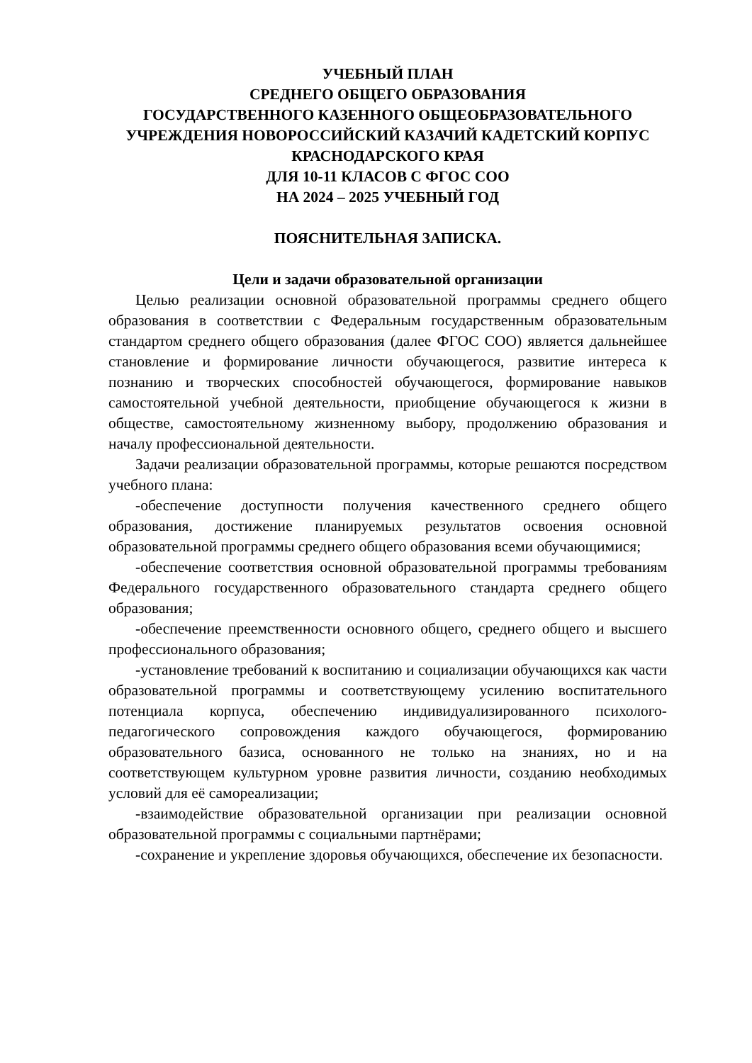УЧЕБНЫЙ ПЛАН
СРЕДНЕГО ОБЩЕГО ОБРАЗОВАНИЯ
ГОСУДАРСТВЕННОГО КАЗЕННОГО ОБЩЕОБРАЗОВАТЕЛЬНОГО УЧРЕЖДЕНИЯ НОВОРОССИЙСКИЙ КАЗАЧИЙ КАДЕТСКИЙ КОРПУС КРАСНОДАРСКОГО КРАЯ
ДЛЯ 10-11 КЛАСОВ С ФГОС СОО
НА 2024 – 2025 УЧЕБНЫЙ ГОД
ПОЯСНИТЕЛЬНАЯ ЗАПИСКА.
Цели и задачи образовательной организации
Целью реализации основной образовательной программы среднего общего образования в соответствии с Федеральным государственным образовательным стандартом среднего общего образования (далее ФГОС СОО) является дальнейшее становление и формирование личности обучающегося, развитие интереса к познанию и творческих способностей обучающегося, формирование навыков самостоятельной учебной деятельности, приобщение обучающегося к жизни в обществе, самостоятельному жизненному выбору, продолжению образования и началу профессиональной деятельности.
Задачи реализации образовательной программы, которые решаются посредством учебного плана:
-обеспечение доступности получения качественного среднего общего образования, достижение планируемых результатов освоения основной образовательной программы среднего общего образования всеми обучающимися;
-обеспечение соответствия основной образовательной программы требованиям Федерального государственного образовательного стандарта среднего общего образования;
-обеспечение преемственности основного общего, среднего общего и высшего профессионального образования;
-установление требований к воспитанию и социализации обучающихся как части образовательной программы и соответствующему усилению воспитательного потенциала корпуса, обеспечению индивидуализированного психолого-педагогического сопровождения каждого обучающегося, формированию образовательного базиса, основанного не только на знаниях, но и на соответствующем культурном уровне развития личности, созданию необходимых условий для её самореализации;
-взаимодействие образовательной организации при реализации основной образовательной программы с социальными партнёрами;
-сохранение и укрепление здоровья обучающихся, обеспечение их безопасности.